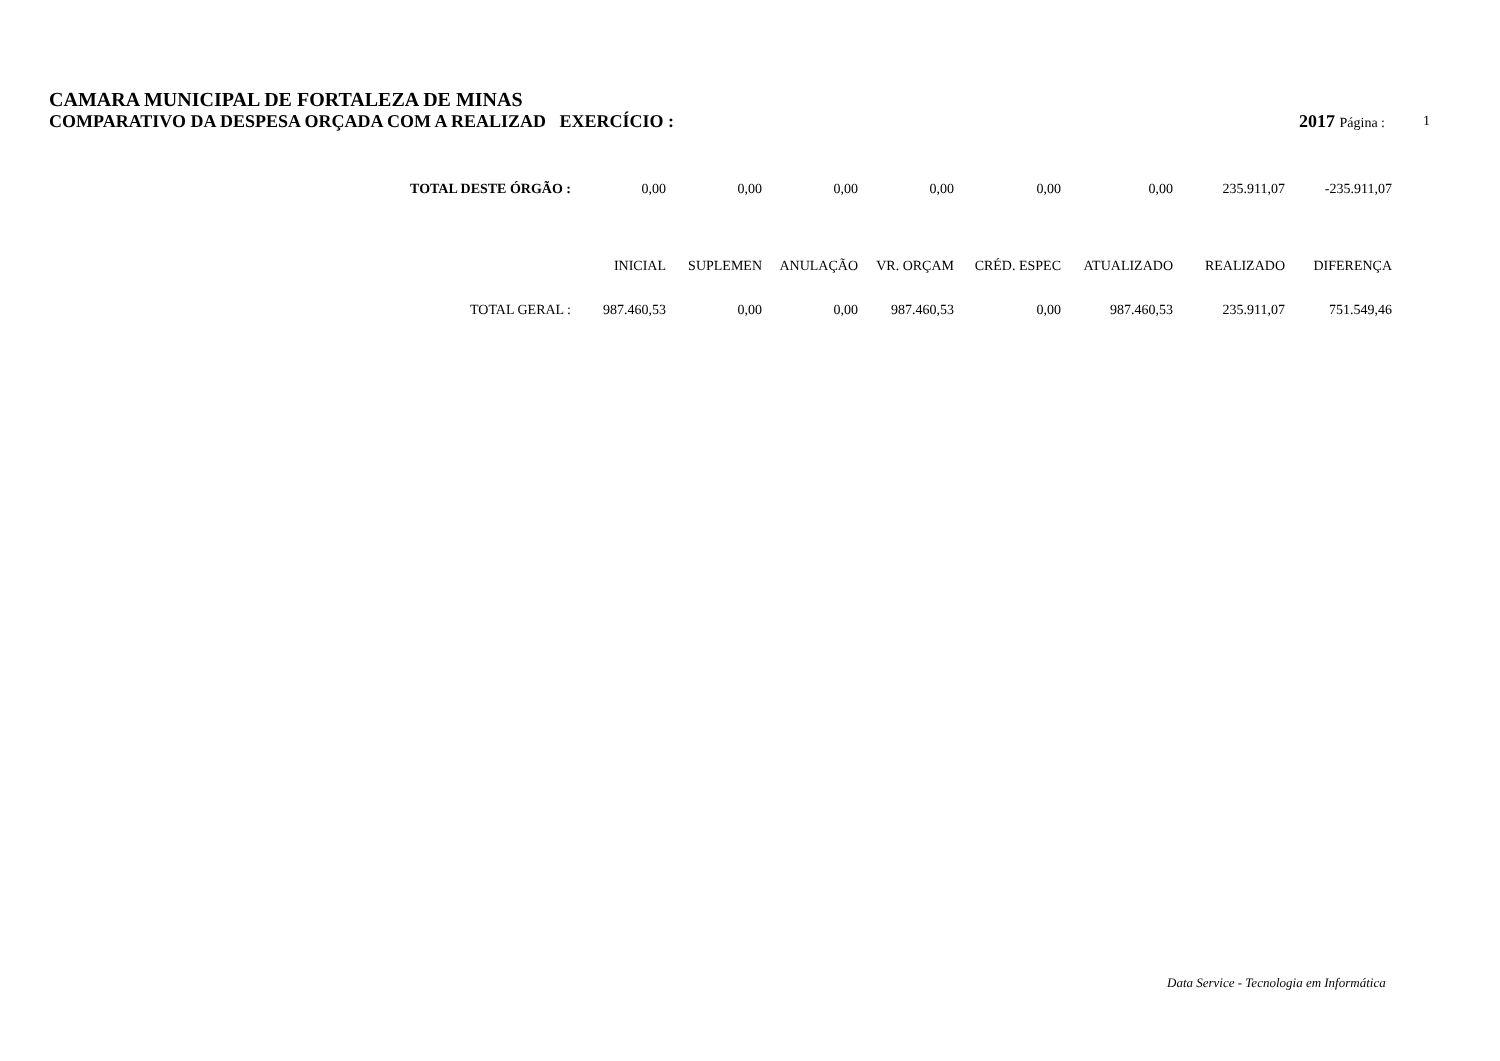CAMARA MUNICIPAL DE FORTALEZA DE MINAS
COMPARATIVO DA DESPESA ORÇADA COM A REALIZAD EXERCÍCIO : 2017 Página : 1
| TOTAL DESTE ÓRGÃO : | 0,00 | 0,00 | 0,00 | 0,00 | 0,00 | 0,00 | 235.911,07 | -235.911,07 |
| | INICIAL | SUPLEMEN | ANULAÇÃO | VR. ORÇAM | CRÉD. ESPEC | ATUALIZADO | REALIZADO | DIFERENÇA |
| TOTAL GERAL : | 987.460,53 | 0,00 | 0,00 | 987.460,53 | 0,00 | 987.460,53 | 235.911,07 | 751.549,46 |
Data Service - Tecnologia em Informática